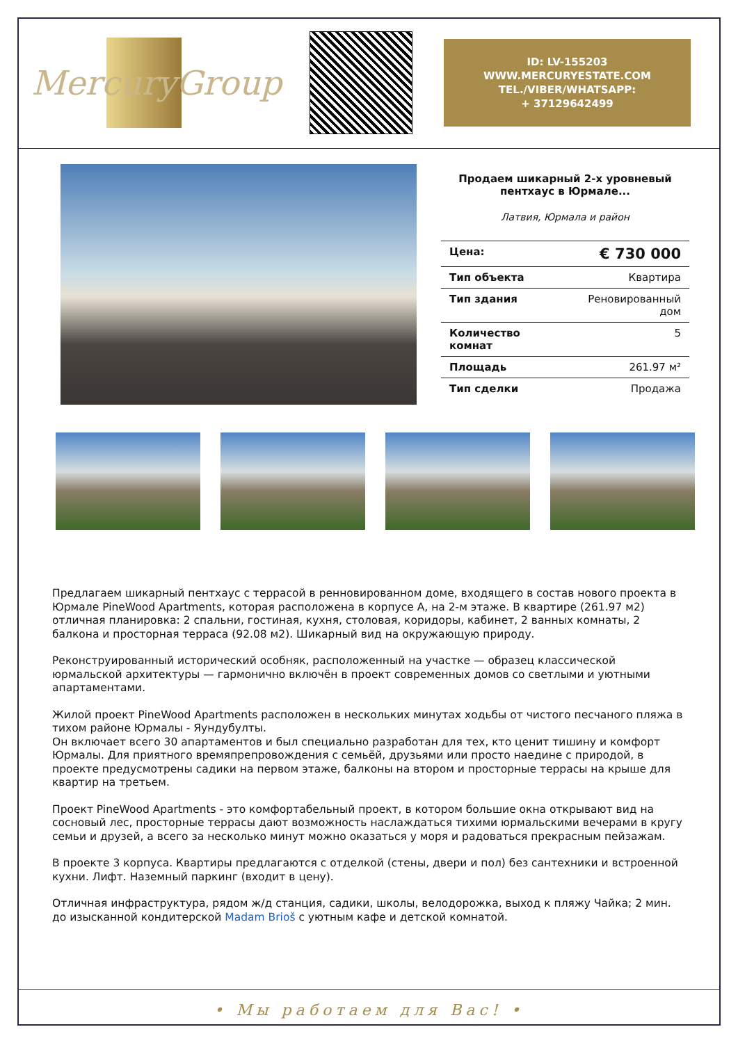MercuryGroup
ID: LV-155203
WWW.MERCURYESTATE.COM
TEL./VIBER/WHATSAPP:
+ 37129642499
Продаем шикарный 2-х уровневый пентхаус в Юрмале...
Латвия, Юрмала и район
| Цена: | € 730 000 |
| Тип объекта | Квартира |
| Тип здания | Реновированный дом |
| Количество комнат | 5 |
| Площадь | 261.97 м² |
| Тип сделки | Продажа |
Предлагаем шикарный пентхаус с террасой в ренновированном доме, входящего в состав нового проекта в Юрмале PineWood Apartments, которая расположена в корпусе A, на 2-м этаже. В квартире (261.97 м2) отличная планировка: 2 спальни, гостиная, кухня, столовая, коридоры, кабинет, 2 ванных комнаты, 2 балкона и просторная терраса (92.08 м2). Шикарный вид на окружающую природу.
Реконструированный исторический особняк, расположенный на участке — образец классической юрмальской архитектуры — гармонично включён в проект современных домов со светлыми и уютными апартаментами.
Жилой проект PineWood Apartments расположен в нескольких минутах ходьбы от чистого песчаного пляжа в тихом районе Юрмалы - Яундубулты.
Он включает всего 30 апартаментов и был специально разработан для тех, кто ценит тишину и комфорт Юрмалы. Для приятного времяпрепровождения с семьёй, друзьями или просто наедине с природой, в проекте предусмотрены садики на первом этаже, балконы на втором и просторные террасы на крыше для квартир на третьем.
Проект PineWood Apartments - это комфортабельный проект, в котором большие окна открывают вид на сосновый лес, просторные террасы дают возможность наслаждаться тихими юрмальскими вечерами в кругу семьи и друзей, а всего за несколько минут можно оказаться у моря и радоваться прекрасным пейзажам.
В проекте 3 корпуса. Квартиры предлагаются с отделкой (стены, двери и пол) без сантехники и встроенной кухни. Лифт. Наземный паркинг (входит в цену).
Отличная инфраструктура, рядом ж/д станция, садики, школы, велодорожка, выход к пляжу Чайка; 2 мин. до изысканной кондитерской Madam Brioš с уютным кафе и детской комнатой.
• Мы работаем для Вас! •